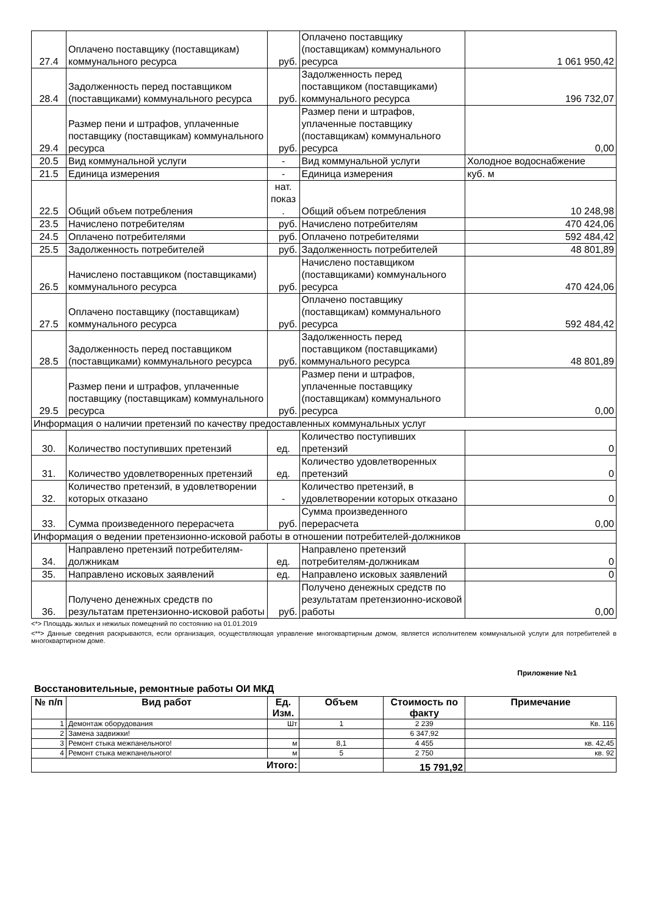| 27.4 | Оплачено поставщику (поставщикам) коммунального ресурса | руб. | Оплачено поставщику (поставщикам) коммунального ресурса | 1 061 950,42 |
| 28.4 | Задолженность перед поставщиком (поставщиками) коммунального ресурса | руб. | Задолженность перед поставщиком (поставщиками) коммунального ресурса | 196 732,07 |
| 29.4 | Размер пени и штрафов, уплаченные поставщику (поставщикам) коммунального ресурса | руб. | Размер пени и штрафов, уплаченные поставщику (поставщикам) коммунального ресурса | 0,00 |
| 20.5 | Вид коммунальной услуги | - | Вид коммунальной услуги | Холодное водоснабжение |
| 21.5 | Единица измерения | - | Единица измерения | куб. м |
| 22.5 | Общий объем потребления | нат. показ . | Общий объем потребления | 10 248,98 |
| 23.5 | Начислено потребителям | руб. | Начислено потребителям | 470 424,06 |
| 24.5 | Оплачено потребителями | руб. | Оплачено потребителями | 592 484,42 |
| 25.5 | Задолженность потребителей | руб. | Задолженность потребителей | 48 801,89 |
| 26.5 | Начислено поставщиком (поставщиками) коммунального ресурса | руб. | Начислено поставщиком (поставщиками) коммунального ресурса | 470 424,06 |
| 27.5 | Оплачено поставщику (поставщикам) коммунального ресурса | руб. | Оплачено поставщику (поставщикам) коммунального ресурса | 592 484,42 |
| 28.5 | Задолженность перед поставщиком (поставщиками) коммунального ресурса | руб. | Задолженность перед поставщиком (поставщиками) коммунального ресурса | 48 801,89 |
| 29.5 | Размер пени и штрафов, уплаченные поставщику (поставщикам) коммунального ресурса | руб. | Размер пени и штрафов, уплаченные поставщику (поставщикам) коммунального ресурса | 0,00 |
| Информация о наличии претензий по качеству предоставленных коммунальных услуг | | | | |
| 30. | Количество поступивших претензий | ед. | Количество поступивших претензий | 0 |
| 31. | Количество удовлетворенных претензий | ед. | Количество удовлетворенных претензий | 0 |
| 32. | Количество претензий, в удовлетворении которых отказано | - | Количество претензий, в удовлетворении которых отказано | 0 |
| 33. | Сумма произведенного перерасчета | руб. | Сумма произведенного перерасчета | 0,00 |
| Информация о ведении претензионно-исковой работы в отношении потребителей-должников | | | | |
| 34. | Направлено претензий потребителям-должникам | ед. | Направлено претензий потребителям-должникам | 0 |
| 35. | Направлено исковых заявлений | ед. | Направлено исковых заявлений | 0 |
| 36. | Получено денежных средств по результатам претензионно-исковой работы | руб. | Получено денежных средств по результатам претензионно-исковой работы | 0,00 |
<*> Площадь жилых и нежилых помещений по состоянию на 01.01.2019
<**> Данные сведения раскрываются, если организация, осуществляющая управление многоквартирным домом, является исполнителем коммунальной услуги для потребителей в многоквартирном доме.
Приложение №1
Восстановительные, ремонтные работы ОИ МКД
| № п/п | Вид работ | Ед. Изм. | Объем | Стоимость по факту | Примечание |
| --- | --- | --- | --- | --- | --- |
| 1 | Демонтаж оборудования | Шт | 1 | 2 239 | Кв. 116 |
| 2 | Замена задвижки! | | | 6 347,92 | |
| 3 | Ремонт стыка межпанельного! | м | 8,1 | 4 455 | кв. 42,45 |
| 4 | Ремонт стыка межпанельного! | м | 5 | 2 750 | кв. 92 |
| Итого: | | | | 15 791,92 | |